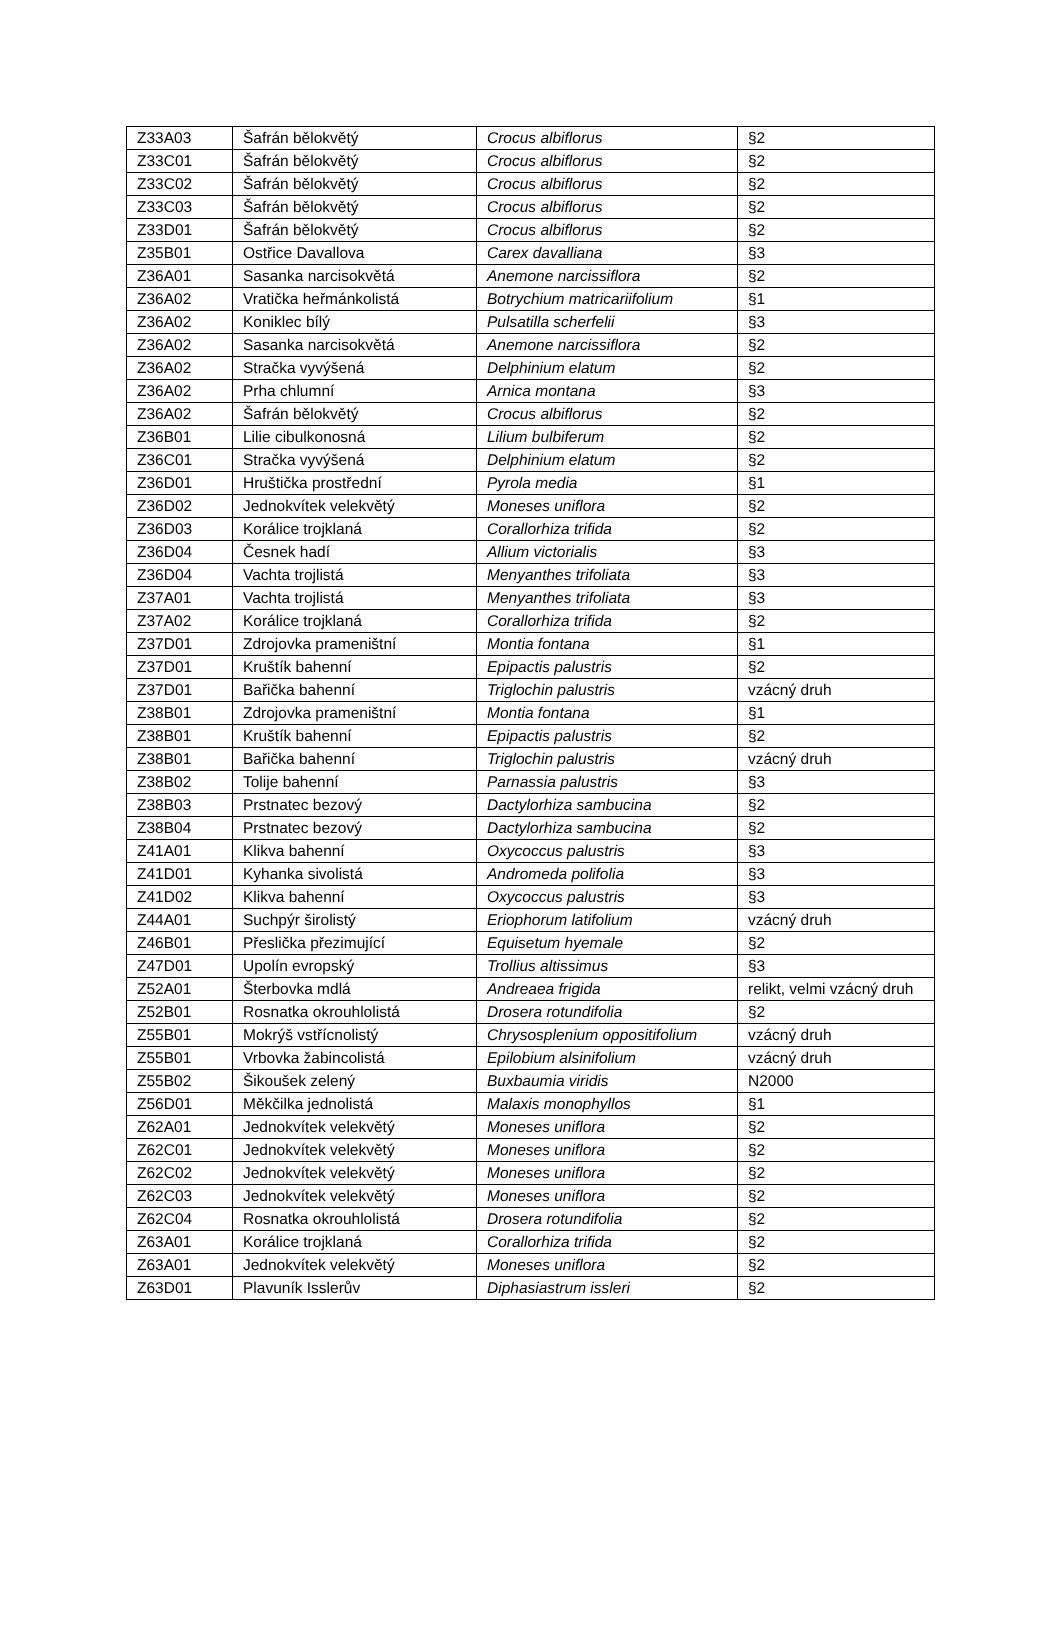| Z33A03 | Šafrán bělokvětý | Crocus albiflorus | §2 |
| Z33C01 | Šafrán bělokvětý | Crocus albiflorus | §2 |
| Z33C02 | Šafrán bělokvětý | Crocus albiflorus | §2 |
| Z33C03 | Šafrán bělokvětý | Crocus albiflorus | §2 |
| Z33D01 | Šafrán bělokvětý | Crocus albiflorus | §2 |
| Z35B01 | Ostřice Davallova | Carex davalliana | §3 |
| Z36A01 | Sasanka narcisokvětá | Anemone narcissiflora | §2 |
| Z36A02 | Vratička heřmánkolistá | Botrychium matricariifolium | §1 |
| Z36A02 | Koniklec bílý | Pulsatilla scherfelii | §3 |
| Z36A02 | Sasanka narcisokvětá | Anemone narcissiflora | §2 |
| Z36A02 | Stračka vyvýšená | Delphinium elatum | §2 |
| Z36A02 | Prha chlumní | Arnica montana | §3 |
| Z36A02 | Šafrán bělokvětý | Crocus albiflorus | §2 |
| Z36B01 | Lilie cibulkonosná | Lilium bulbiferum | §2 |
| Z36C01 | Stračka vyvýšená | Delphinium elatum | §2 |
| Z36D01 | Hruštička prostřední | Pyrola media | §1 |
| Z36D02 | Jednokvítek velekvětý | Moneses uniflora | §2 |
| Z36D03 | Korálice trojklaná | Corallorhiza trifida | §2 |
| Z36D04 | Česnek hadí | Allium victorialis | §3 |
| Z36D04 | Vachta trojlistá | Menyanthes trifoliata | §3 |
| Z37A01 | Vachta trojlistá | Menyanthes trifoliata | §3 |
| Z37A02 | Korálice trojklaná | Corallorhiza trifida | §2 |
| Z37D01 | Zdrojovka prameništní | Montia fontana | §1 |
| Z37D01 | Kruštík bahenní | Epipactis palustris | §2 |
| Z37D01 | Bařička bahenní | Triglochin palustris | vzácný druh |
| Z38B01 | Zdrojovka prameništní | Montia fontana | §1 |
| Z38B01 | Kruštík bahenní | Epipactis palustris | §2 |
| Z38B01 | Bařička bahenní | Triglochin palustris | vzácný druh |
| Z38B02 | Tolije bahenní | Parnassia palustris | §3 |
| Z38B03 | Prstnatec bezový | Dactylorhiza sambucina | §2 |
| Z38B04 | Prstnatec bezový | Dactylorhiza sambucina | §2 |
| Z41A01 | Klikva bahenní | Oxycoccus palustris | §3 |
| Z41D01 | Kyhanka sivolistá | Andromeda polifolia | §3 |
| Z41D02 | Klikva bahenní | Oxycoccus palustris | §3 |
| Z44A01 | Suchpýr širolistý | Eriophorum latifolium | vzácný druh |
| Z46B01 | Přeslička přezimující | Equisetum hyemale | §2 |
| Z47D01 | Upolín evropský | Trollius altissimus | §3 |
| Z52A01 | Šterbovka mdlá | Andreaea frigida | relikt, velmi vzácný druh |
| Z52B01 | Rosnatka okrouhlolistá | Drosera rotundifolia | §2 |
| Z55B01 | Mokrýš vstřícnolistý | Chrysosplenium oppositifolium | vzácný druh |
| Z55B01 | Vrbovka žabincolistá | Epilobium alsinifolium | vzácný druh |
| Z55B02 | Šikoušek zelený | Buxbaumia viridis | N2000 |
| Z56D01 | Měkčilka jednolistá | Malaxis monophyllos | §1 |
| Z62A01 | Jednokvítek velekvětý | Moneses uniflora | §2 |
| Z62C01 | Jednokvítek velekvětý | Moneses uniflora | §2 |
| Z62C02 | Jednokvítek velekvětý | Moneses uniflora | §2 |
| Z62C03 | Jednokvítek velekvětý | Moneses uniflora | §2 |
| Z62C04 | Rosnatka okrouhlolistá | Drosera rotundifolia | §2 |
| Z63A01 | Korálice trojklaná | Corallorhiza trifida | §2 |
| Z63A01 | Jednokvítek velekvětý | Moneses uniflora | §2 |
| Z63D01 | Plavuník Isslerův | Diphasiastrum issleri | §2 |